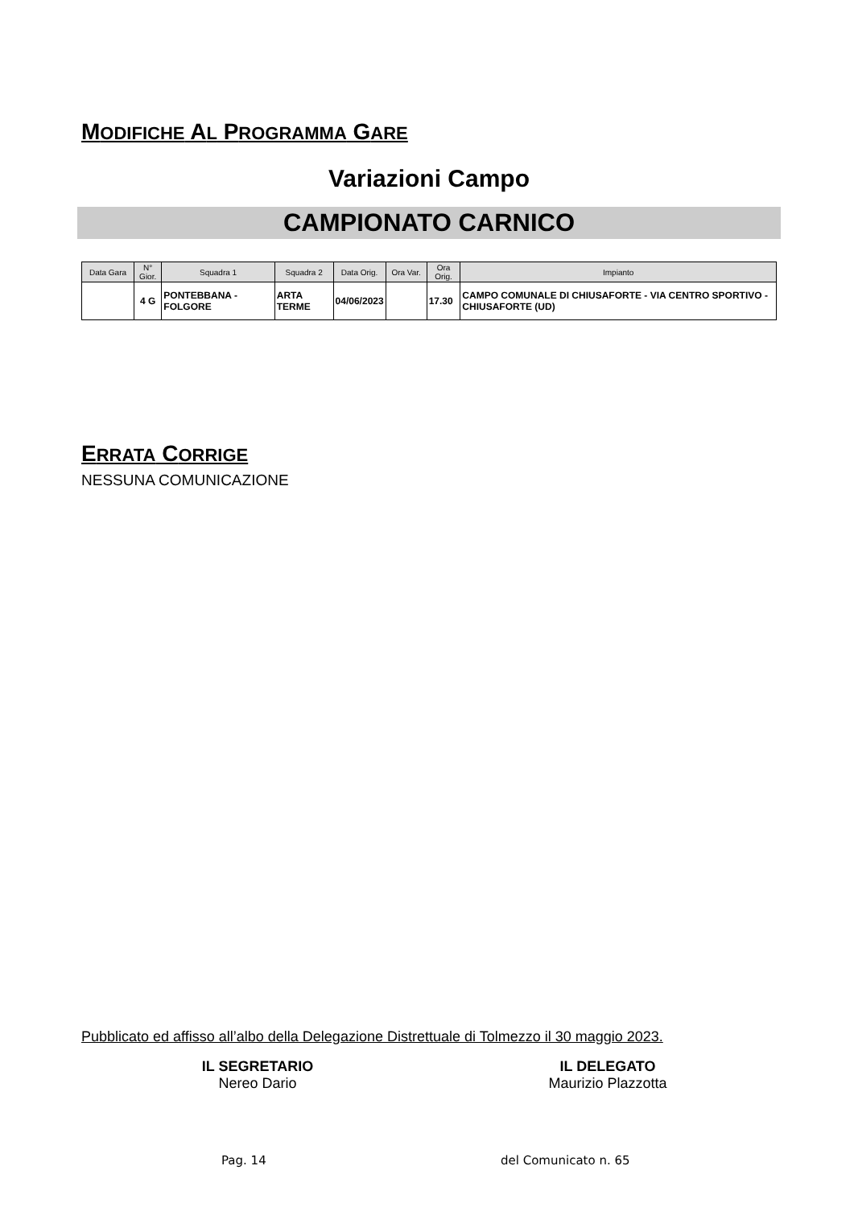MODIFICHE AL PROGRAMMA GARE
Variazioni Campo
CAMPIONATO CARNICO
| Data Gara | N° Gior. | Squadra 1 | Squadra 2 | Data Orig. | Ora Var. | Ora Orig. | Impianto |
| --- | --- | --- | --- | --- | --- | --- | --- |
| | 4 G | PONTEBBANA - FOLGORE | ARTA TERME | 04/06/2023 | | 17.30 | CAMPO COMUNALE DI CHIUSAFORTE - VIA CENTRO SPORTIVO - CHIUSAFORTE (UD) |
ERRATA CORRIGE
NESSUNA COMUNICAZIONE
Pubblicato ed affisso all’albo della Delegazione Distrettuale di Tolmezzo il 30 maggio 2023.
IL SEGRETARIO
Nereo Dario
IL DELEGATO
Maurizio Plazzotta
Pag. 14 del Comunicato n. 65